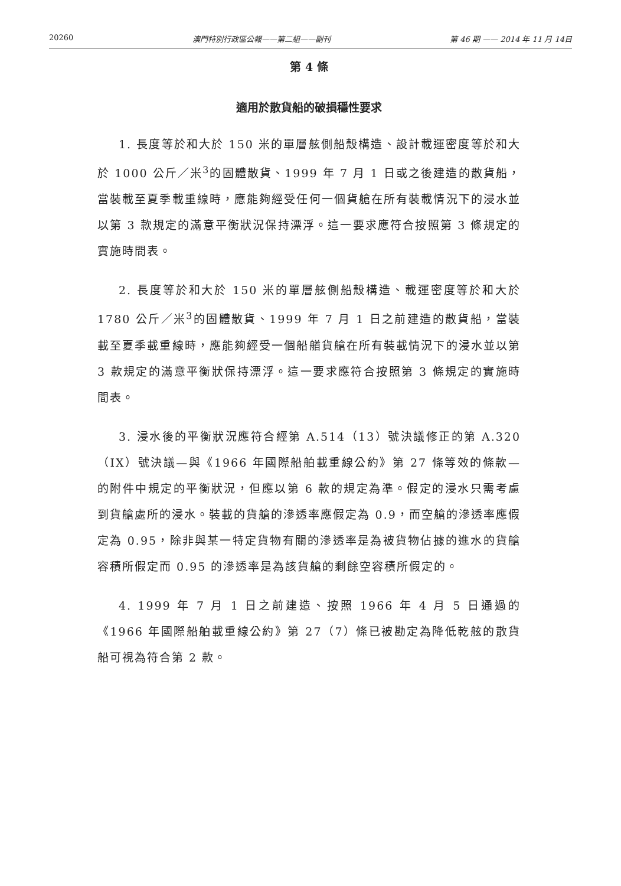20260 澳門特別行政區公報——第二組——副刊 第 46 期 —— 2014 年 11 月 14日
第 4 條
適用於散貨船的破損穩性要求
1. 長度等於和大於 150 米的單層舷側船殼構造、設計載運密度等於和大於 1000 公斤／米<sup>3</sup>的固體散貨、1999 年 7 月 1 日或之後建造的散貨船，當裝載至夏季載重線時，應能夠經受任何一個貨艙在所有裝載情況下的浸水並以第 3 款規定的滿意平衡狀況保持漂浮。這一要求應符合按照第 3 條規定的實施時間表。
2. 長度等於和大於 150 米的單層舷側船殼構造、載運密度等於和大於 1780 公斤／米<sup>3</sup>的固體散貨、1999 年 7 月 1 日之前建造的散貨船，當裝載至夏季載重線時，應能夠經受一個船艏貨艙在所有裝載情況下的浸水並以第 3 款規定的滿意平衡狀保持漂浮。這一要求應符合按照第 3 條規定的實施時間表。
3. 浸水後的平衡狀況應符合經第 A.514（13）號決議修正的第 A.320（IX）號決議—與《1966 年國際船舶載重線公約》第 27 條等效的條款—的附件中規定的平衡狀況，但應以第 6 款的規定為準。假定的浸水只需考慮到貨艙處所的浸水。裝載的貨艙的滲透率應假定為 0.9，而空艙的滲透率應假定為 0.95，除非與某一特定貨物有關的滲透率是為被貨物佔據的進水的貨艙容積所假定而 0.95 的滲透率是為該貨艙的剩餘空容積所假定的。
4. 1999 年 7 月 1 日之前建造、按照 1966 年 4 月 5 日通過的《1966 年國際船舶載重線公約》第 27（7）條已被勘定為降低乾舷的散貨船可視為符合第 2 款。